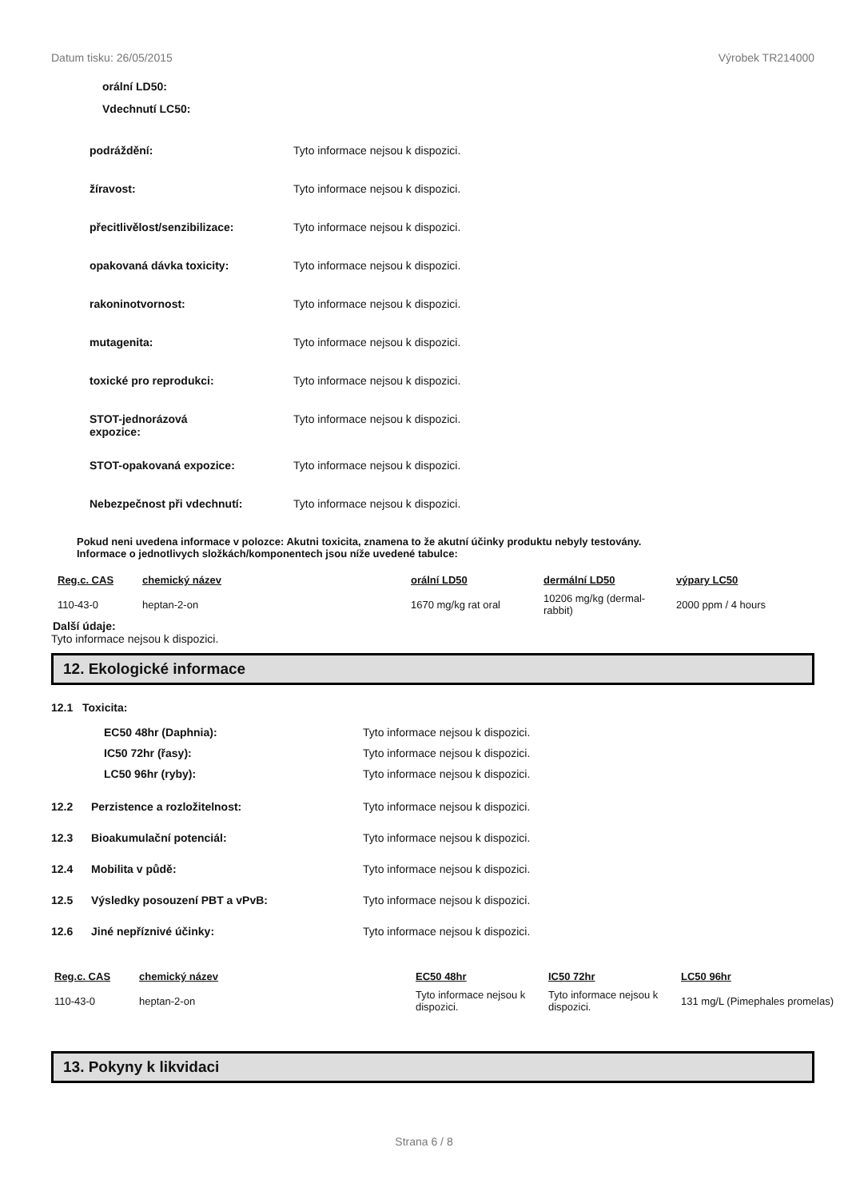Datum tisku: 26/05/2015 Výrobek TR214000
orální LD50:
Vdechnutí LC50:
podráždění: Tyto informace nejsou k dispozici.
žíravost: Tyto informace nejsou k dispozici.
přecitlivělost/senzibilizace: Tyto informace nejsou k dispozici.
opakovaná dávka toxicity: Tyto informace nejsou k dispozici.
rakoninotvornost: Tyto informace nejsou k dispozici.
mutagenita: Tyto informace nejsou k dispozici.
toxické pro reprodukci: Tyto informace nejsou k dispozici.
STOT-jednorázová
expozice: Tyto informace nejsou k dispozici.
STOT-opakovaná expozice: Tyto informace nejsou k dispozici.
Nebezpečnost při vdechnutí: Tyto informace nejsou k dispozici.
Pokud neni uvedena informace v polozce: Akutni toxicita, znamena to že akutní účinky produktu nebyly testovány.
Informace o jednotlivych složkách/komponentech jsou níže uvedené tabulce:
| Reg.c. CAS | chemický název | orální LD50 | dermální LD50 | výpary LC50 |
| --- | --- | --- | --- | --- |
| 110-43-0 | heptan-2-on | 1670 mg/kg rat oral | 10206 mg/kg (dermal-rabbit) | 2000 ppm / 4 hours |
Další údaje:
Tyto informace nejsou k dispozici.
12. Ekologické informace
12.1 Toxicita:
EC50 48hr (Daphnia):
IC50 72hr (řasy):
LC50 96hr (ryby):
Tyto informace nejsou k dispozici.
Tyto informace nejsou k dispozici.
Tyto informace nejsou k dispozici.
12.2 Perzistence a rozložitelnost: Tyto informace nejsou k dispozici.
12.3 Bioakumulační potenciál: Tyto informace nejsou k dispozici.
12.4 Mobilita v půdě: Tyto informace nejsou k dispozici.
12.5 Výsledky posouzení PBT a vPvB: Tyto informace nejsou k dispozici.
12.6 Jiné nepříznivé účinky: Tyto informace nejsou k dispozici.
| Reg.c. CAS | chemický název | EC50 48hr | IC50 72hr | LC50 96hr |
| --- | --- | --- | --- | --- |
| 110-43-0 | heptan-2-on | Tyto informace nejsou k dispozici. | Tyto informace nejsou k dispozici. | 131 mg/L (Pimephales promelas) |
13. Pokyny k likvidaci
Strana 6 / 8